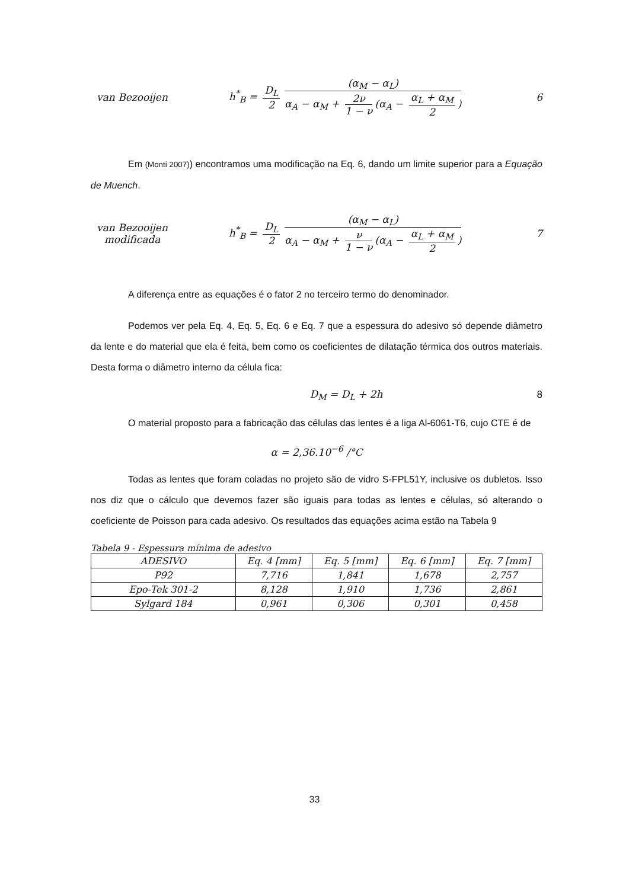van Bezooijen
h<sup>*</sup><sub>B</sub> = D<sub>L</sub> 2 (α<sub>M</sub> − α<sub>L</sub>) α<sub>A</sub> − α<sub>M</sub> + 2ν 1 − ν (α<sub>A</sub> − α<sub>L</sub> + α<sub>M</sub> 2)
6
Em (Monti 2007)) encontramos uma modificação na Eq. 6, dando um limite superior para a Equação de Muench.
van Bezooijen
modificada
h<sup>*</sup><sub>B</sub> = D<sub>L</sub> 2 (α<sub>M</sub> − α<sub>L</sub>) α<sub>A</sub> − α<sub>M</sub> + ν 1 − ν (α<sub>A</sub> − α<sub>L</sub> + α<sub>M</sub> 2)
7
A diferença entre as equações é o fator 2 no terceiro termo do denominador.
Podemos ver pela Eq. 4, Eq. 5, Eq. 6 e Eq. 7 que a espessura do adesivo só depende diâmetro da lente e do material que ela é feita, bem como os coeficientes de dilatação térmica dos outros materiais. Desta forma o diâmetro interno da célula fica:
D<sub>M</sub> = D<sub>L</sub> + 2h 8
O material proposto para a fabricação das células das lentes é a liga Al-6061-T6, cujo CTE é de
α = 2,36.10<sup>−6</sup> /°C
Todas as lentes que foram coladas no projeto são de vidro S-FPL51Y, inclusive os dubletos. Isso nos diz que o cálculo que devemos fazer são iguais para todas as lentes e células, só alterando o coeficiente de Poisson para cada adesivo. Os resultados das equações acima estão na Tabela 9
Tabela 9 - Espessura mínima de adesivo
| ADESIVO | Eq. 4 [mm] | Eq. 5 [mm] | Eq. 6 [mm] | Eq. 7 [mm] |
| --- | --- | --- | --- | --- |
| P92 | 7,716 | 1,841 | 1,678 | 2,757 |
| Epo-Tek 301-2 | 8,128 | 1,910 | 1,736 | 2,861 |
| Sylgard 184 | 0,961 | 0,306 | 0,301 | 0,458 |
33